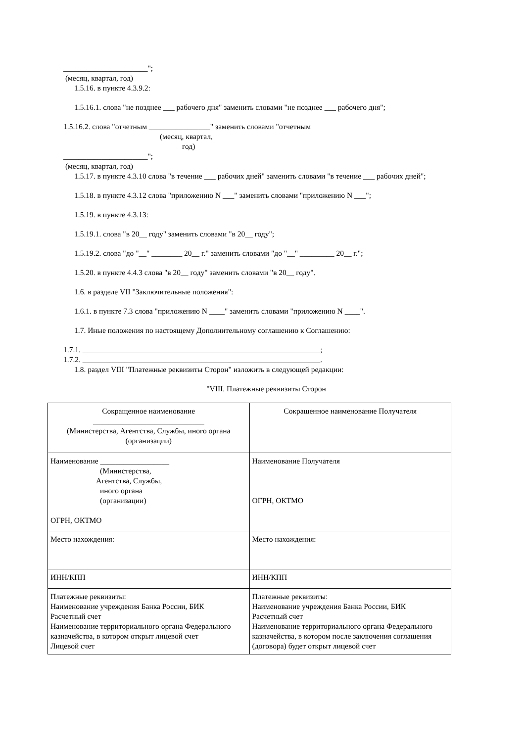______________________";
(месяц, квартал, год)
1.5.16. в пункте 4.3.9.2:
1.5.16.1. слова "не позднее ___ рабочего дня" заменить словами "не позднее ___ рабочего дня";
1.5.16.2. слова "отчетным ________________" заменить словами "отчетным
(месяц, квартал,
год)
______________________";
(месяц, квартал, год)
1.5.17. в пункте 4.3.10 слова "в течение ___ рабочих дней" заменить словами "в течение ___ рабочих дней";
1.5.18. в пункте 4.3.12 слова "приложению N ___" заменить словами "приложению N ___";
1.5.19. в пункте 4.3.13:
1.5.19.1. слова "в 20__ году" заменить словами "в 20__ году";
1.5.19.2. слова "до "__" ________ 20__ г." заменить словами "до "__" _________ 20__ г.";
1.5.20. в пункте 4.4.3 слова "в 20__ году" заменить словами "в 20__ году".
1.6. в разделе VII "Заключительные положения":
1.6.1. в пункте 7.3 слова "приложению N ____" заменить словами "приложению N ____".
1.7. Иные положения по настоящему Дополнительному соглашению к Соглашению:
1.7.1. ______________________________________________________________;
1.7.2. ______________________________________________________________.
1.8. раздел VIII "Платежные реквизиты Сторон" изложить в следующей редакции:
"VIII. Платежные реквизиты Сторон
| Сокращенное наименование _____________________________ (Министерства, Агентства, Службы, иного органа (организации) | Сокращенное наименование Получателя |
| Наименование __________________ (Министерства, Агентства, Службы, иного органа (организации) ОГРН, ОКТМО | Наименование Получателя ОГРН, ОКТМО |
| Место нахождения: | Место нахождения: |
| ИНН/КПП | ИНН/КПП |
| Платежные реквизиты: Наименование учреждения Банка России, БИК Расчетный счет Наименование территориального органа Федерального казначейства, в котором открыт лицевой счет Лицевой счет | Платежные реквизиты: Наименование учреждения Банка России, БИК Расчетный счет Наименование территориального органа Федерального казначейства, в котором после заключения соглашения (договора) будет открыт лицевой счет |